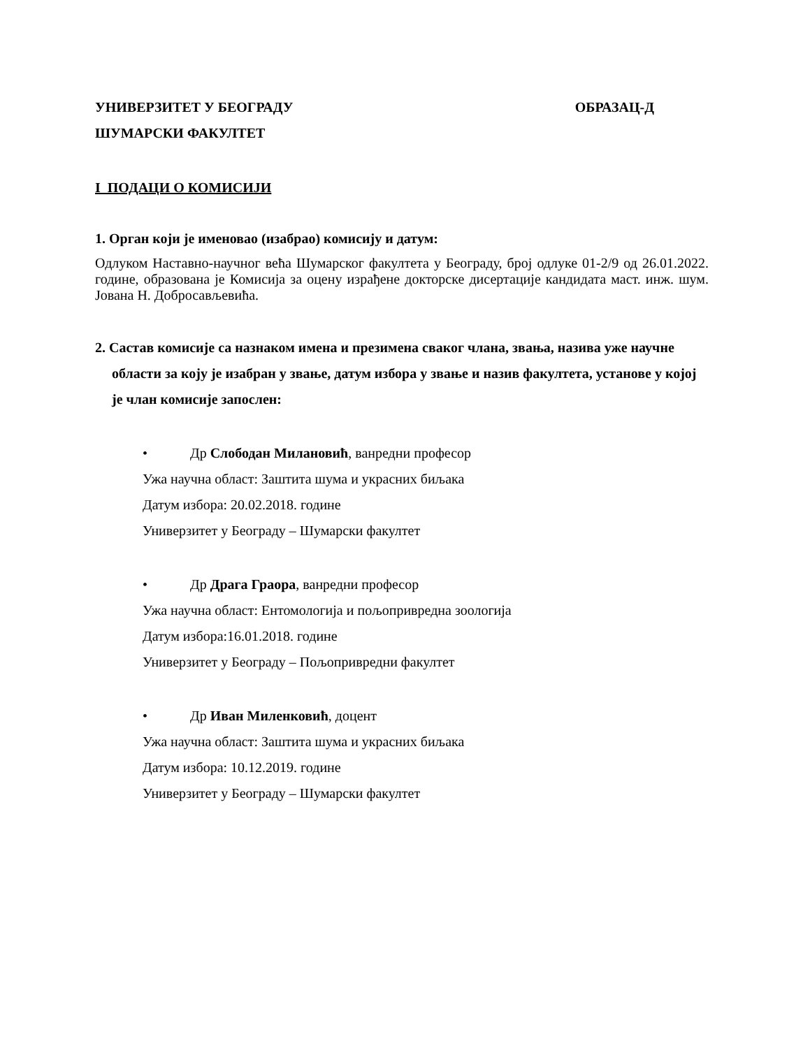УНИВЕРЗИТЕТ У БЕОГРАДУ ОБРАЗАЦ-Д
ШУМАРСКИ ФАКУЛТЕТ
I ПОДАЦИ О КОМИСИЈИ
1. Орган који је именовао (изабрао) комисију и датум:
Одлуком Наставно-научног већа Шумарског факултета у Београду, број одлуке 01-2/9 од 26.01.2022. године, образована је Комисија за оцену израђене докторске дисертације кандидата маст. инж. шум. Јована Н. Добросављевића.
2. Састав комисије са назнаком имена и презимена сваког члана, звања, назива уже научне области за коју је изабран у звање, датум избора у звање и назив факултета, установе у којој је члан комисије запослен:
• Др Слободан Милановић, ванредни професор
Ужа научна област: Заштита шума и украсних биљака
Датум избора: 20.02.2018. године
Универзитет у Београду – Шумарски факултет
• Др Драга Граора, ванредни професор
Ужа научна област: Ентомологија и пољопривредна зоологија
Датум избора:16.01.2018. године
Универзитет у Београду – Пољопривредни факултет
• Др Иван Миленковић, доцент
Ужа научна област: Заштита шума и украсних биљака
Датум избора: 10.12.2019. године
Универзитет у Београду – Шумарски факултет